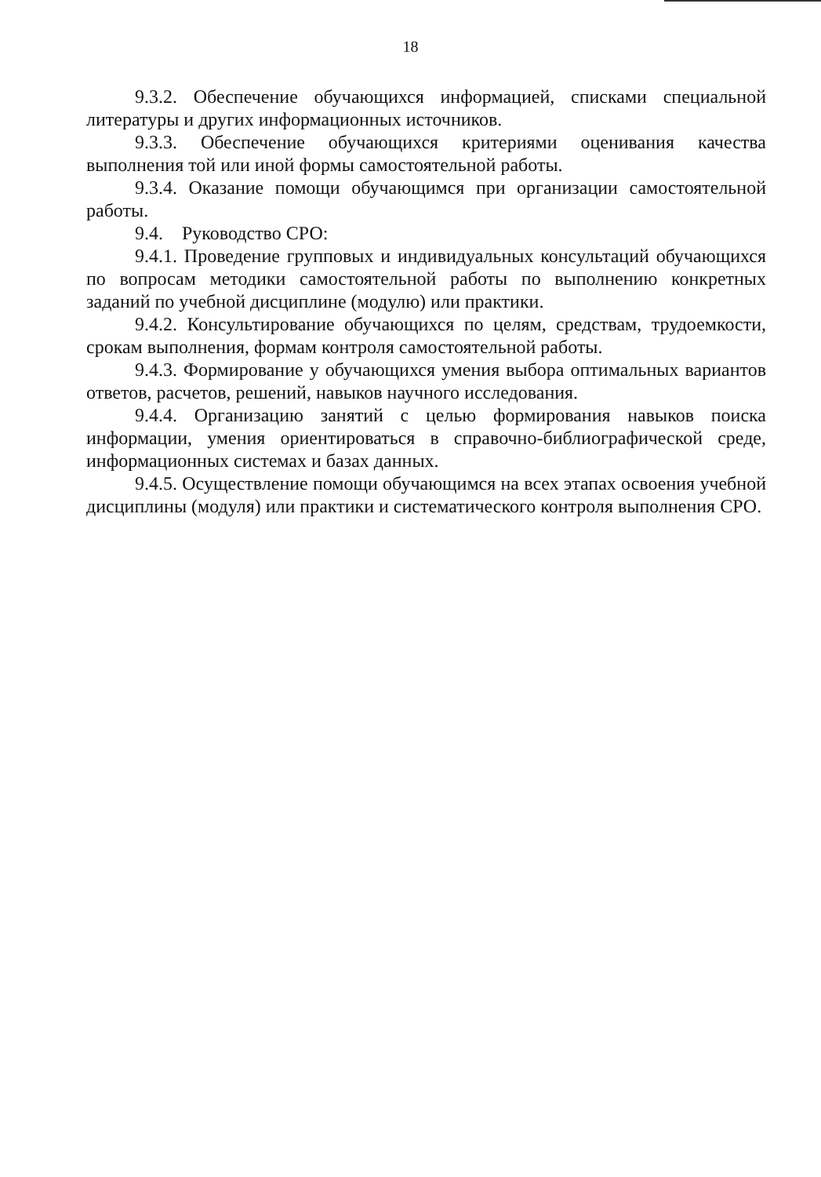18
9.3.2. Обеспечение обучающихся информацией, списками специальной литературы и других информационных источников.
9.3.3. Обеспечение обучающихся критериями оценивания качества выполнения той или иной формы самостоятельной работы.
9.3.4. Оказание помощи обучающимся при организации самостоятельной работы.
9.4. Руководство СРО:
9.4.1. Проведение групповых и индивидуальных консультаций обучающихся по вопросам методики самостоятельной работы по выполнению конкретных заданий по учебной дисциплине (модулю) или практики.
9.4.2. Консультирование обучающихся по целям, средствам, трудоемкости, срокам выполнения, формам контроля самостоятельной работы.
9.4.3. Формирование у обучающихся умения выбора оптимальных вариантов ответов, расчетов, решений, навыков научного исследования.
9.4.4. Организацию занятий с целью формирования навыков поиска информации, умения ориентироваться в справочно-библиографической среде, информационных системах и базах данных.
9.4.5. Осуществление помощи обучающимся на всех этапах освоения учебной дисциплины (модуля) или практики и систематического контроля выполнения СРО.